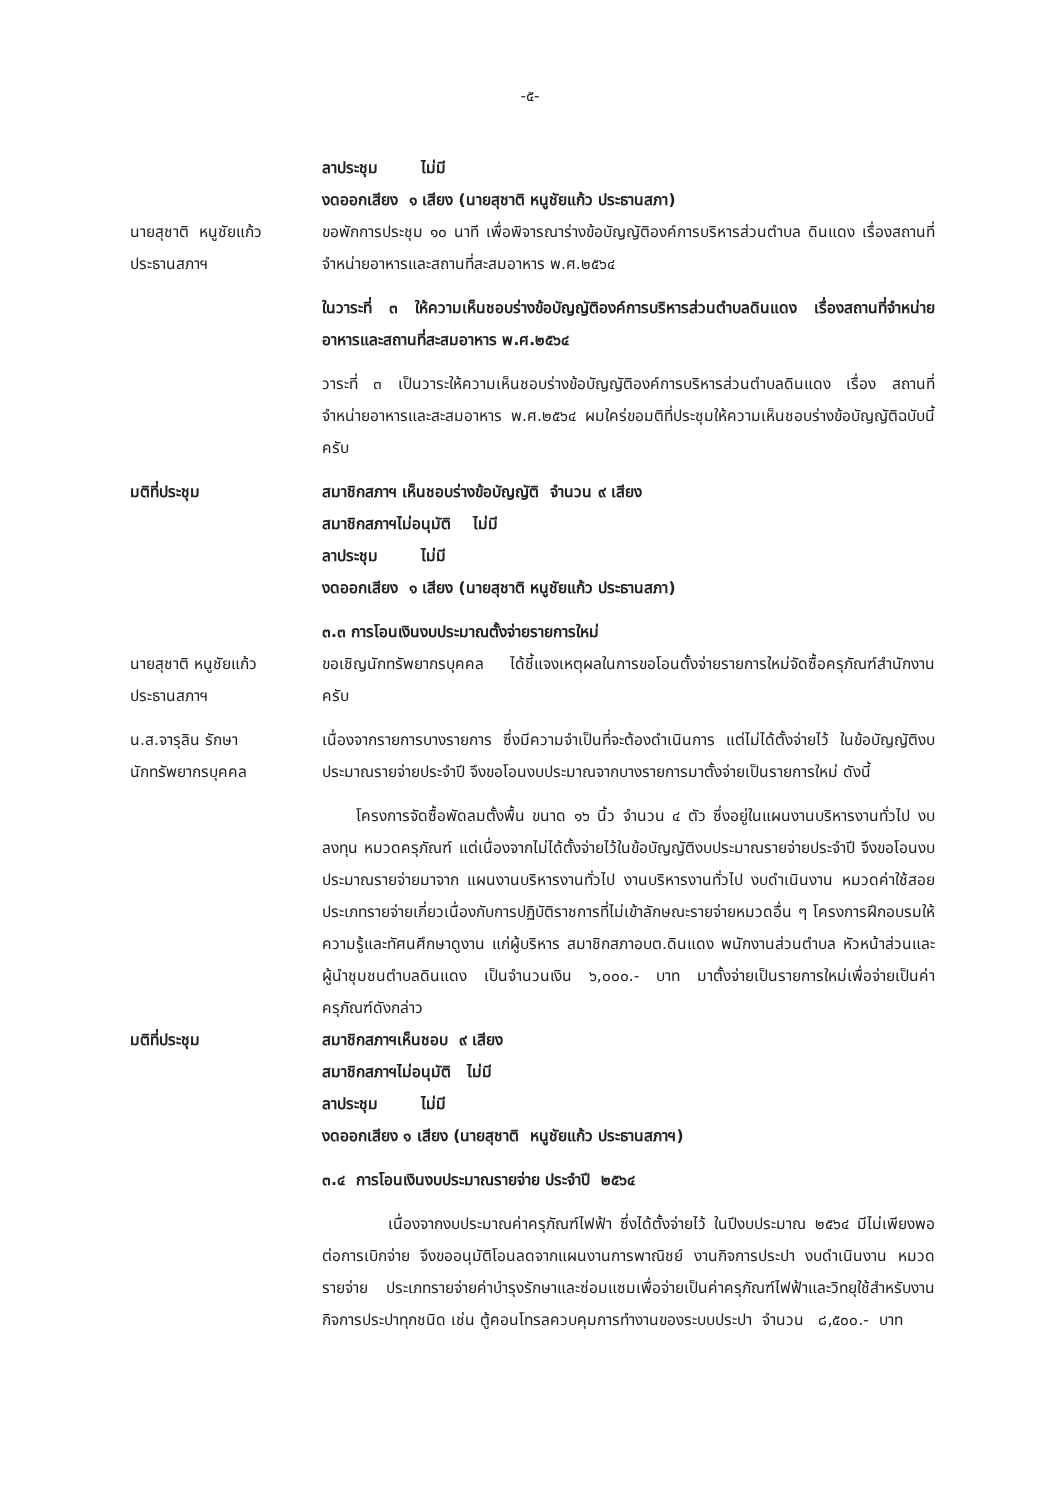-๕-
ลาประชุม ไม่มี
งดออกเสียง ๑ เสียง (นายสุชาติ หนูชัยแก้ว ประธานสภา)
นายสุชาติ หนูชัยแก้ว
ประธานสภาฯ
ขอพักการประชุม ๑๐ นาที เพื่อพิจารณาร่างข้อบัญญัติองค์การบริหารส่วนตำบล ดินแดง เรื่องสถานที่จำหน่ายอาหารและสถานที่สะสมอาหาร พ.ศ.๒๕๖๔
ในวาระที่ ๓ ให้ความเห็นชอบร่างข้อบัญญัติองค์การบริหารส่วนตำบลดินแดง เรื่องสถานที่จำหน่ายอาหารและสถานที่สะสมอาหาร พ.ศ.๒๕๖๔
วาระที่ ๓ เป็นวาระให้ความเห็นชอบร่างข้อบัญญัติองค์การบริหารส่วนตำบลดินแดง เรื่อง สถานที่จำหน่ายอาหารและสะสมอาหาร พ.ศ.๒๕๖๔ ผมใคร่ขอมติที่ประชุมให้ความเห็นชอบร่างข้อบัญญัติฉบับนี้ครับ
มติที่ประชุม สมาชิกสภาฯ เห็นชอบร่างข้อบัญญัติ จำนวน ๙ เสียง
สมาชิกสภาฯไม่อนุมัติ ไม่มี
ลาประชุม ไม่มี
งดออกเสียง ๑ เสียง (นายสุชาติ หนูชัยแก้ว ประธานสภา)
๓.๓ การโอนเงินงบประมาณตั้งจ่ายรายการใหม่
นายสุชาติ หนูชัยแก้ว
ประธานสภาฯ
ขอเชิญนักทรัพยากรบุคคล ได้ชี้แจงเหตุผลในการขอโอนตั้งจ่ายรายการใหม่จัดซื้อครุภัณฑ์สำนักงานครับ
น.ส.จารุลิน รักษา
นักทรัพยากรบุคคล
เนื่องจากรายการบางรายการ ซึ่งมีความจำเป็นที่จะต้องดำเนินการ แต่ไม่ได้ตั้งจ่ายไว้ ในข้อบัญญัติงบประมาณรายจ่ายประจำปี จึงขอโอนงบประมาณจากบางรายการมาตั้งจ่ายเป็นรายการใหม่ ดังนี้
โครงการจัดซื้อพัดลมตั้งพื้น ขนาด ๑๖ นิ้ว จำนวน ๔ ตัว ซึ่งอยู่ในแผนงานบริหารงานทั่วไป งบลงทุน หมวดครุภัณฑ์ แต่เนื่องจากไม่ได้ตั้งจ่ายไว้ในข้อบัญญัติงบประมาณรายจ่ายประจำปี จึงขอโอนงบประมาณรายจ่ายมาจาก แผนงานบริหารงานทั่วไป งานบริหารงานทั่วไป งบดำเนินงาน หมวดค่าใช้สอย ประเภทรายจ่ายเกี่ยวเนื่องกับการปฏิบัติราชการที่ไม่เข้าลักษณะรายจ่ายหมวดอื่น ๆ โครงการฝึกอบรมให้ความรู้และทัศนศึกษาดูงาน แก่ผู้บริหาร สมาชิกสภาอบต.ดินแดง พนักงานส่วนตำบล หัวหน้าส่วนและผู้นำชุมชนตำบลดินแดง เป็นจำนวนเงิน ๖,๐๐๐.- บาท มาตั้งจ่ายเป็นรายการใหม่เพื่อจ่ายเป็นค่าครุภัณฑ์ดังกล่าว
มติที่ประชุม สมาชิกสภาฯเห็นชอบ ๙ เสียง
สมาชิกสภาฯไม่อนุมัติ ไม่มี
ลาประชุม ไม่มี
งดออกเสียง ๑ เสียง (นายสุชาติ หนูชัยแก้ว ประธานสภาฯ)
๓.๔ การโอนเงินงบประมาณรายจ่าย ประจำปี ๒๕๖๔
เนื่องจากงบประมาณค่าครุภัณฑ์ไฟฟ้า ซึ่งได้ตั้งจ่ายไว้ ในปีงบประมาณ ๒๕๖๔ มีไม่เพียงพอต่อการเบิกจ่าย จึงขออนุมัติโอนลดจากแผนงานการพาณิชย์ งานกิจการประปา งบดำเนินงาน หมวดรายจ่าย ประเภทรายจ่ายค่าบำรุงรักษาและซ่อมแซมเพื่อจ่ายเป็นค่าครุภัณฑ์ไฟฟ้าและวิทยุใช้สำหรับงานกิจการประปาทุกชนิด เช่น ตู้คอนโทรลควบคุมการทำงานของระบบประปา จำนวน ๘,๕๐๐.- บาท